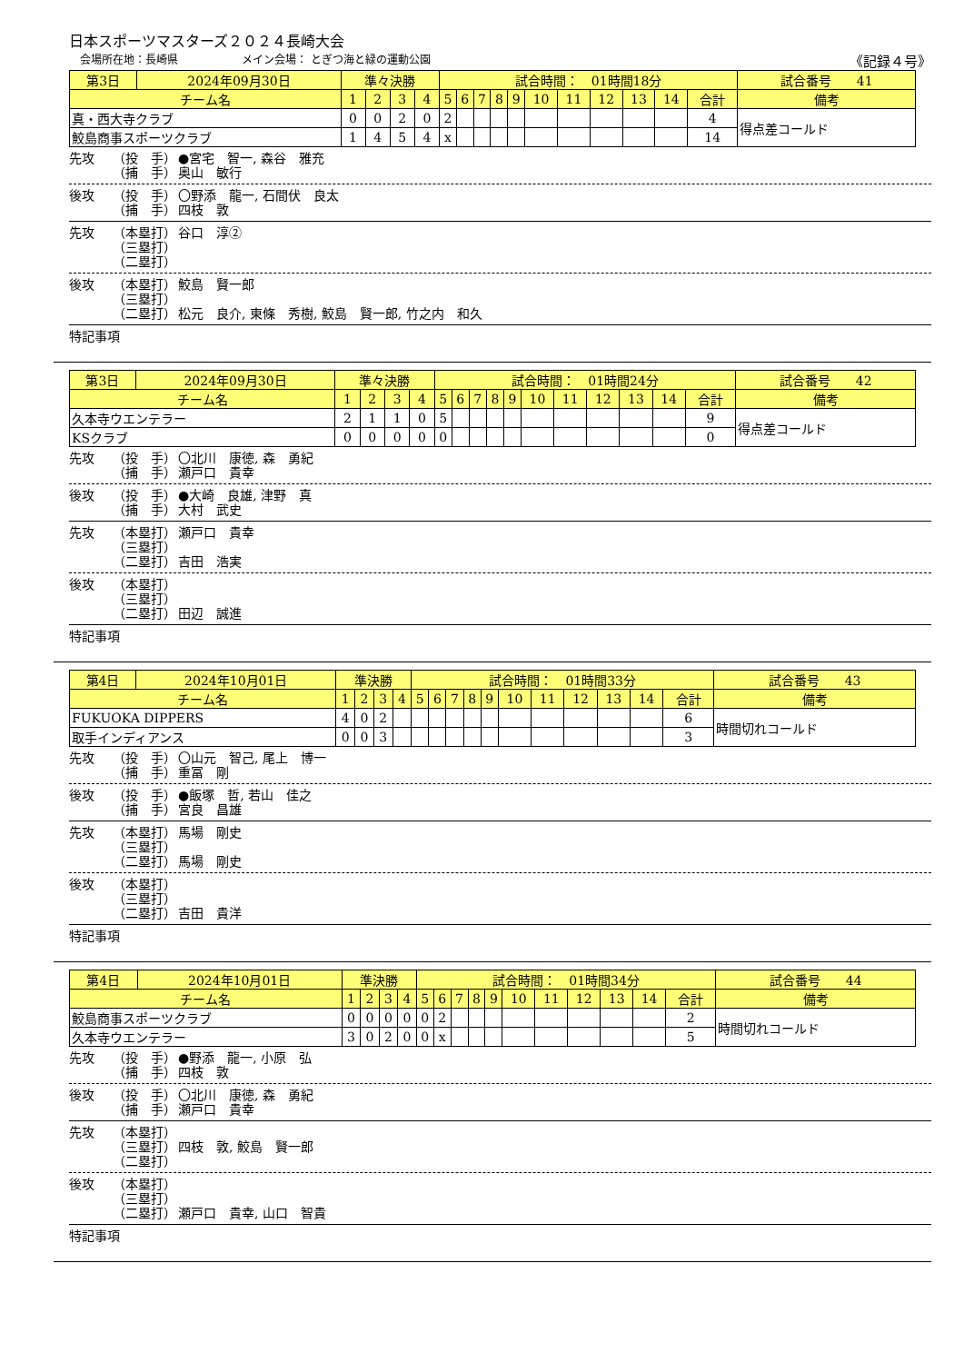日本スポーツマスターズ２０２４長崎大会
会場所在地：長崎県 メイン会場： とぎつ海と緑の運動公園 《記録４号》
| 第3日 | 2024年09月30日 | 準々決勝 | | | | 試合時間： 01時間18分 | | | | | | | | | | | 試合番号 41 |
| チーム名 | | 1 | 2 | 3 | 4 | 5 | 6 | 7 | 8 | 9 | 10 | 11 | 12 | 13 | 14 | 合計 | 備考 |
| 真・西大寺クラブ | | 0 | 0 | 2 | 0 | 2 | | | | | | | | | | 4 | 得点差コールド |
| 鮫島商事スポーツクラブ | | 1 | 4 | 5 | 4 | x | | | | | | | | | | 14 | |
先攻 （投　手） ●宮宅　智一, 森谷　雅充
（捕　手） 奥山　敏行
後攻 （投　手） 〇野添　龍一, 石間伏　良太
（捕　手） 四枝　敦
先攻 （本塁打） 谷口　淳②
（三塁打）
（二塁打）
後攻 （本塁打） 鮫島　賢一郎
（三塁打）
（二塁打） 松元　良介, 東條　秀樹, 鮫島　賢一郎, 竹之内　和久
特記事項
| 第3日 | 2024年09月30日 | 準々決勝 | | | | 試合時間： 01時間24分 | | | | | | | | | | | 試合番号 42 |
| チーム名 | | 1 | 2 | 3 | 4 | 5 | 6 | 7 | 8 | 9 | 10 | 11 | 12 | 13 | 14 | 合計 | 備考 |
| 久本寺ウエンテラー | | 2 | 1 | 1 | 0 | 5 | | | | | | | | | | 9 | 得点差コールド |
| KSクラブ | | 0 | 0 | 0 | 0 | 0 | | | | | | | | | | 0 | |
先攻 （投　手） 〇北川　康徳, 森　勇紀
（捕　手） 瀬戸口　貴幸
後攻 （投　手） ●大崎　良雄, 津野　真
（捕　手） 大村　武史
先攻 （本塁打） 瀬戸口　貴幸
（三塁打）
（二塁打） 吉田　浩実
後攻 （本塁打）
（三塁打）
（二塁打） 田辺　誠進
特記事項
| 第4日 | 2024年10月01日 | 準決勝 | | | | 試合時間： 01時間33分 | | | | | | | | | | | 試合番号 43 |
| チーム名 | | 1 | 2 | 3 | 4 | 5 | 6 | 7 | 8 | 9 | 10 | 11 | 12 | 13 | 14 | 合計 | 備考 |
| FUKUOKA DIPPERS | | 4 | 0 | 2 | | | | | | | | | | | | 6 | 時間切れコールド |
| 取手インディアンス | | 0 | 0 | 3 | | | | | | | | | | | | 3 | |
先攻 （投　手） 〇山元　智己, 尾上　博一
（捕　手） 重冨　剛
後攻 （投　手） ●飯塚　哲, 若山　佳之
（捕　手） 宮良　昌雄
先攻 （本塁打） 馬場　剛史
（三塁打）
（二塁打） 馬場　剛史
後攻 （本塁打）
（三塁打）
（二塁打） 吉田　貴洋
特記事項
| 第4日 | 2024年10月01日 | 準決勝 | | | | 試合時間： 01時間34分 | | | | | | | | | | | 試合番号 44 |
| チーム名 | | 1 | 2 | 3 | 4 | 5 | 6 | 7 | 8 | 9 | 10 | 11 | 12 | 13 | 14 | 合計 | 備考 |
| 鮫島商事スポーツクラブ | | 0 | 0 | 0 | 0 | 0 | 2 | | | | | | | | | 2 | 時間切れコールド |
| 久本寺ウエンテラー | | 3 | 0 | 2 | 0 | 0 | x | | | | | | | | | 5 | |
先攻 （投　手） ●野添　龍一, 小原　弘
（捕　手） 四枝　敦
後攻 （投　手） 〇北川　康徳, 森　勇紀
（捕　手） 瀬戸口　貴幸
先攻 （本塁打）
（三塁打） 四枝　敦, 鮫島　賢一郎
（二塁打）
後攻 （本塁打）
（三塁打）
（二塁打） 瀬戸口　貴幸, 山口　智貴
特記事項